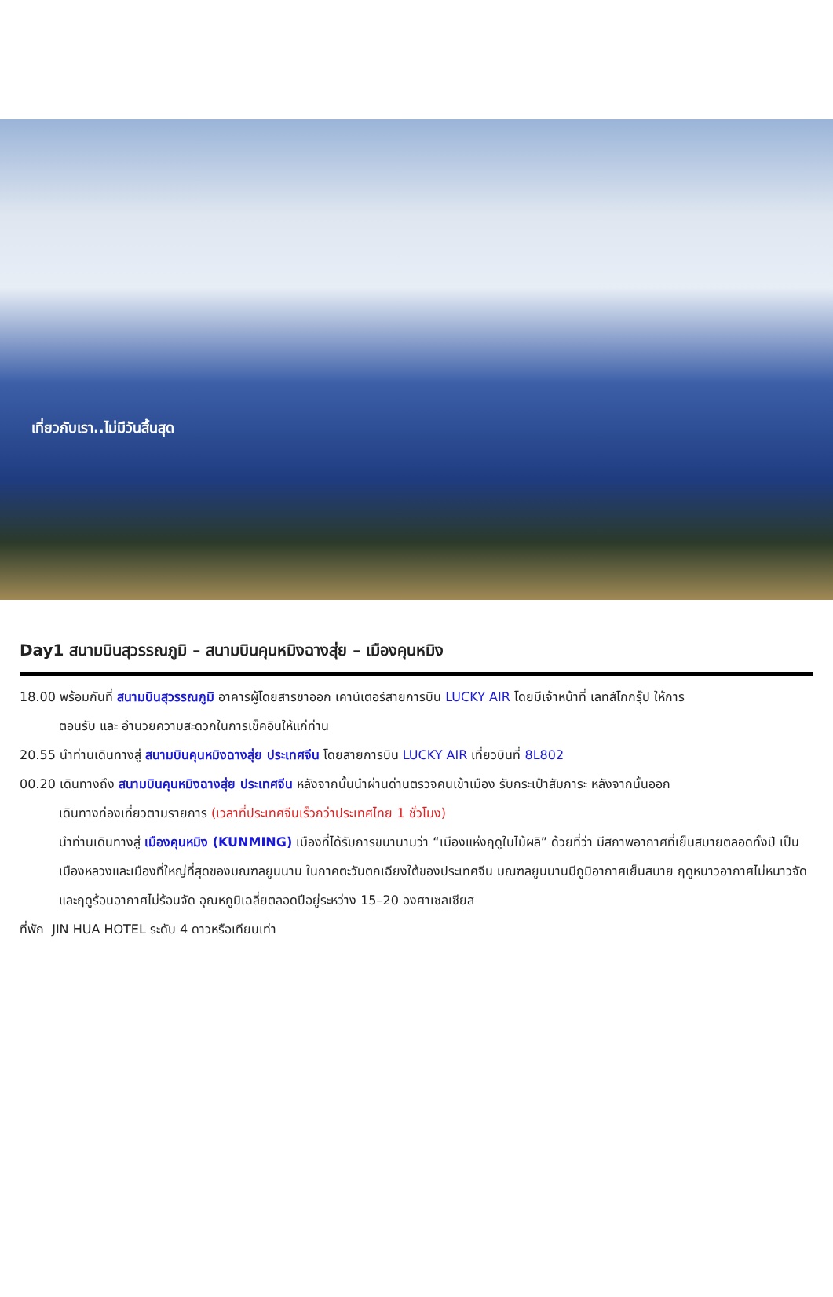เที่ยวกับเรา..ไม่มีวันสิ้นสุด
Day1 สนามบินสุวรรณภูมิ – สนามบินคุนหมิงฉางสุ่ย – เมืองคุนหมิง
18.00 พร้อมกันที่ สนามบินสุวรรณภูมิ อาคารผู้โดยสารขาออก เคาน์เตอร์สายการบิน LUCKY AIR โดยมีเจ้าหน้าที่ เลทส์โกกรุ๊ป ให้การ
ตอนรับ และ อำนวยความสะดวกในการเช็คอินให้แก่ท่าน
20.55 นำท่านเดินทางสู่ สนามบินคุนหมิงฉางสุ่ย ประเทศจีน โดยสายการบิน LUCKY AIR เที่ยวบินที่ 8L802
00.20 เดินทางถึง สนามบินคุนหมิงฉางสุ่ย ประเทศจีน หลังจากนั้นนำผ่านด่านตรวจคนเข้าเมือง รับกระเป๋าสัมภาระ หลังจากนั้นออก
เดินทางท่องเที่ยวตามรายการ (เวลาที่ประเทศจีนเร็วกว่าประเทศไทย 1 ชั่วโมง)
นำท่านเดินทางสู่ เมืองคุนหมิง (KUNMING) เมืองที่ได้รับการขนานามว่า “เมืองแห่งฤดูใบไม้ผลิ” ด้วยที่ว่า มีสภาพอากาศที่เย็นสบายตลอดทั้งปี เป็นเมืองหลวงและเมืองที่ใหญ่ที่สุดของมณฑลยูนนาน ในภาคตะวันตกเฉียงใต้ของประเทศจีน มณฑลยูนนานมีภูมิอากาศเย็นสบาย ฤดูหนาวอากาศไม่หนาวจัดและฤดูร้อนอากาศไม่ร้อนจัด อุณหภูมิเฉลี่ยตลอดปีอยู่ระหว่าง 15–20 องศาเซลเซียส
ที่พัก JIN HUA HOTEL ระดับ 4 ดาวหรือเทียบเท่า